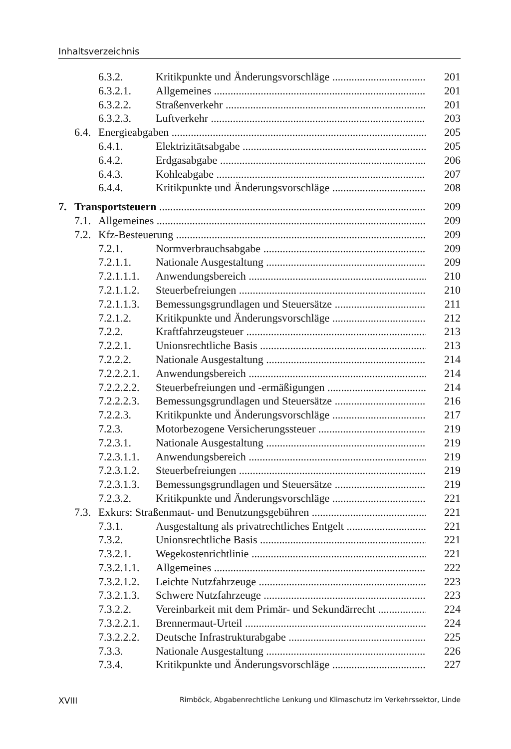Inhaltsverzeichnis
6.3.2. Kritikpunkte und Änderungsvorschläge 201
6.3.2.1. Allgemeines 201
6.3.2.2. Straßenverkehr 201
6.3.2.3. Luftverkehr 203
6.4. Energieabgaben 205
6.4.1. Elektrizitätsabgabe 205
6.4.2. Erdgasabgabe 206
6.4.3. Kohleabgabe 207
6.4.4. Kritikpunkte und Änderungsvorschläge 208
7. Transportsteuern 209
7.1. Allgemeines 209
7.2. Kfz-Besteuerung 209
7.2.1. Normverbrauchsabgabe 209
7.2.1.1. Nationale Ausgestaltung 209
7.2.1.1.1. Anwendungsbereich 210
7.2.1.1.2. Steuerbefreiungen 210
7.2.1.1.3. Bemessungsgrundlagen und Steuersätze 211
7.2.1.2. Kritikpunkte und Änderungsvorschläge 212
7.2.2. Kraftfahrzeugsteuer 213
7.2.2.1. Unionsrechtliche Basis 213
7.2.2.2. Nationale Ausgestaltung 214
7.2.2.2.1. Anwendungsbereich 214
7.2.2.2.2. Steuerbefreiungen und -ermäßigungen 214
7.2.2.2.3. Bemessungsgrundlagen und Steuersätze 216
7.2.2.3. Kritikpunkte und Änderungsvorschläge 217
7.2.3. Motorbezogene Versicherungssteuer 219
7.2.3.1. Nationale Ausgestaltung 219
7.2.3.1.1. Anwendungsbereich 219
7.2.3.1.2. Steuerbefreiungen 219
7.2.3.1.3. Bemessungsgrundlagen und Steuersätze 219
7.2.3.2. Kritikpunkte und Änderungsvorschläge 221
7.3. Exkurs: Straßenmaut- und Benutzungsgebühren 221
7.3.1. Ausgestaltung als privatrechtliches Entgelt 221
7.3.2. Unionsrechtliche Basis 221
7.3.2.1. Wegekostenrichtlinie 221
7.3.2.1.1. Allgemeines 222
7.3.2.1.2. Leichte Nutzfahrzeuge 223
7.3.2.1.3. Schwere Nutzfahrzeuge 223
7.3.2.2. Vereinbarkeit mit dem Primär- und Sekundärrecht 224
7.3.2.2.1. Brennermaut-Urteil 224
7.3.2.2.2. Deutsche Infrastrukturabgabe 225
7.3.3. Nationale Ausgestaltung 226
7.3.4. Kritikpunkte und Änderungsvorschläge 227
XVIII Rimböck, Abgabenrechtliche Lenkung und Klimaschutz im Verkehrssektor, Linde